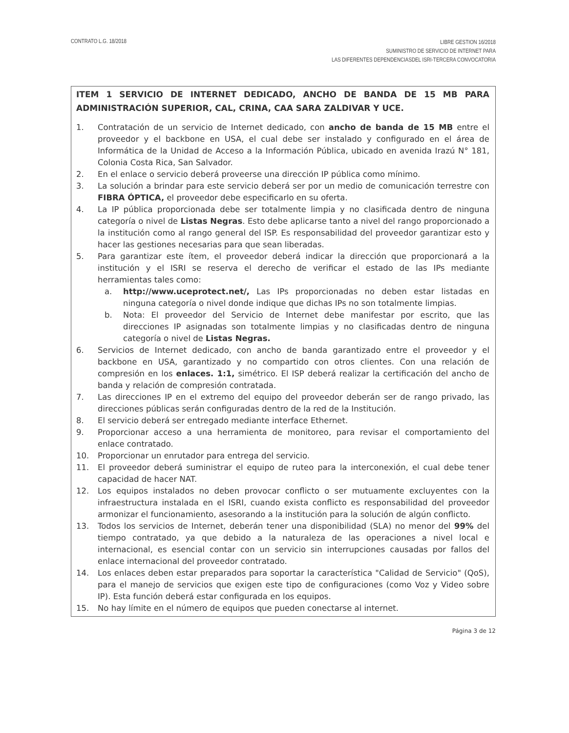CONTRATO L.G. 18/2018
LIBRE GESTION 16/2018
SUMINISTRO DE SERVICIO DE INTERNET PARA
LAS DIFERENTES DEPENDENCIASDEL ISRI-TERCERA CONVOCATORIA
ITEM 1 SERVICIO DE INTERNET DEDICADO, ANCHO DE BANDA DE 15 MB PARA ADMINISTRACIÓN SUPERIOR, CAL, CRINA, CAA SARA ZALDIVAR Y UCE.
1. Contratación de un servicio de Internet dedicado, con ancho de banda de 15 MB entre el proveedor y el backbone en USA, el cual debe ser instalado y configurado en el área de Informática de la Unidad de Acceso a la Información Pública, ubicado en avenida Irazú N° 181, Colonia Costa Rica, San Salvador.
2. En el enlace o servicio deberá proveerse una dirección IP pública como mínimo.
3. La solución a brindar para este servicio deberá ser por un medio de comunicación terrestre con FIBRA ÓPTICA, el proveedor debe especificarlo en su oferta.
4. La IP pública proporcionada debe ser totalmente limpia y no clasificada dentro de ninguna categoría o nivel de Listas Negras. Esto debe aplicarse tanto a nivel del rango proporcionado a la institución como al rango general del ISP. Es responsabilidad del proveedor garantizar esto y hacer las gestiones necesarias para que sean liberadas.
5. Para garantizar este ítem, el proveedor deberá indicar la dirección que proporcionará a la institución y el ISRI se reserva el derecho de verificar el estado de las IPs mediante herramientas tales como:
a. http://www.uceprotect.net/, Las IPs proporcionadas no deben estar listadas en ninguna categoría o nivel donde indique que dichas IPs no son totalmente limpias.
b. Nota: El proveedor del Servicio de Internet debe manifestar por escrito, que las direcciones IP asignadas son totalmente limpias y no clasificadas dentro de ninguna categoría o nivel de Listas Negras.
6. Servicios de Internet dedicado, con ancho de banda garantizado entre el proveedor y el backbone en USA, garantizado y no compartido con otros clientes. Con una relación de compresión en los enlaces. 1:1, simétrico. El ISP deberá realizar la certificación del ancho de banda y relación de compresión contratada.
7. Las direcciones IP en el extremo del equipo del proveedor deberán ser de rango privado, las direcciones públicas serán configuradas dentro de la red de la Institución.
8. El servicio deberá ser entregado mediante interface Ethernet.
9. Proporcionar acceso a una herramienta de monitoreo, para revisar el comportamiento del enlace contratado.
10. Proporcionar un enrutador para entrega del servicio.
11. El proveedor deberá suministrar el equipo de ruteo para la interconexión, el cual debe tener capacidad de hacer NAT.
12. Los equipos instalados no deben provocar conflicto o ser mutuamente excluyentes con la infraestructura instalada en el ISRI, cuando exista conflicto es responsabilidad del proveedor armonizar el funcionamiento, asesorando a la institución para la solución de algún conflicto.
13. Todos los servicios de Internet, deberán tener una disponibilidad (SLA) no menor del 99% del tiempo contratado, ya que debido a la naturaleza de las operaciones a nivel local e internacional, es esencial contar con un servicio sin interrupciones causadas por fallos del enlace internacional del proveedor contratado.
14. Los enlaces deben estar preparados para soportar la característica "Calidad de Servicio" (QoS), para el manejo de servicios que exigen este tipo de configuraciones (como Voz y Video sobre IP). Esta función deberá estar configurada en los equipos.
15. No hay límite en el número de equipos que pueden conectarse al internet.
Página 3 de 12